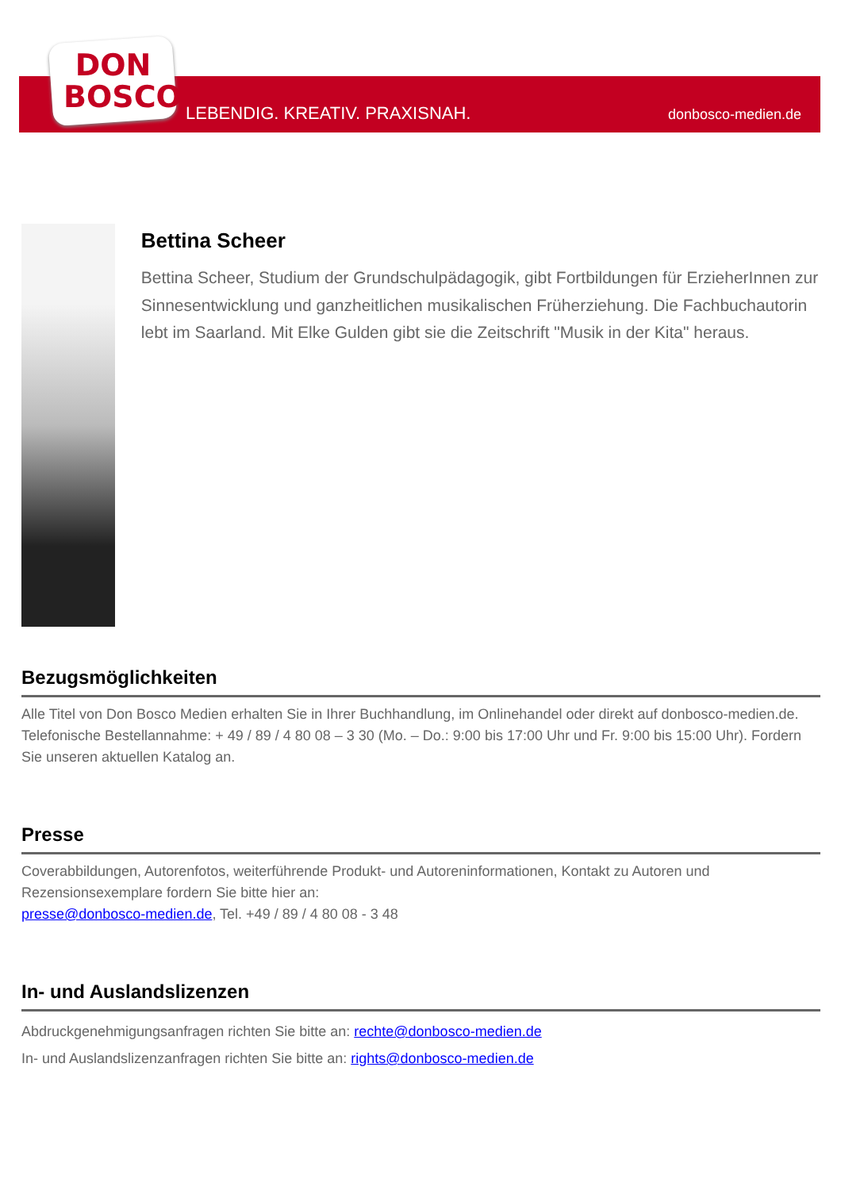DON
BOSCO
LEBENDIG. KREATIV. PRAXISNAH. donbosco-medien.de
Bettina Scheer
Bettina Scheer, Studium der Grundschulpädagogik, gibt Fortbildungen für ErzieherInnen zur Sinnesentwicklung und ganzheitlichen musikalischen Früherziehung. Die Fachbuchautorin lebt im Saarland. Mit Elke Gulden gibt sie die Zeitschrift "Musik in der Kita" heraus.
Bezugsmöglichkeiten
Alle Titel von Don Bosco Medien erhalten Sie in Ihrer Buchhandlung, im Onlinehandel oder direkt auf donbosco-medien.de. Telefonische Bestellannahme: + 49 / 89 / 4 80 08 – 3 30 (Mo. – Do.: 9:00 bis 17:00 Uhr und Fr. 9:00 bis 15:00 Uhr). Fordern Sie unseren aktuellen Katalog an.
Presse
Coverabbildungen, Autorenfotos, weiterführende Produkt- und Autoreninformationen, Kontakt zu Autoren und Rezensionsexemplare fordern Sie bitte hier an:
presse@donbosco-medien.de, Tel. +49 / 89 / 4 80 08 - 3 48
In- und Auslandslizenzen
Abdruckgenehmigungsanfragen richten Sie bitte an: rechte@donbosco-medien.de
In- und Auslandslizenzanfragen richten Sie bitte an: rights@donbosco-medien.de